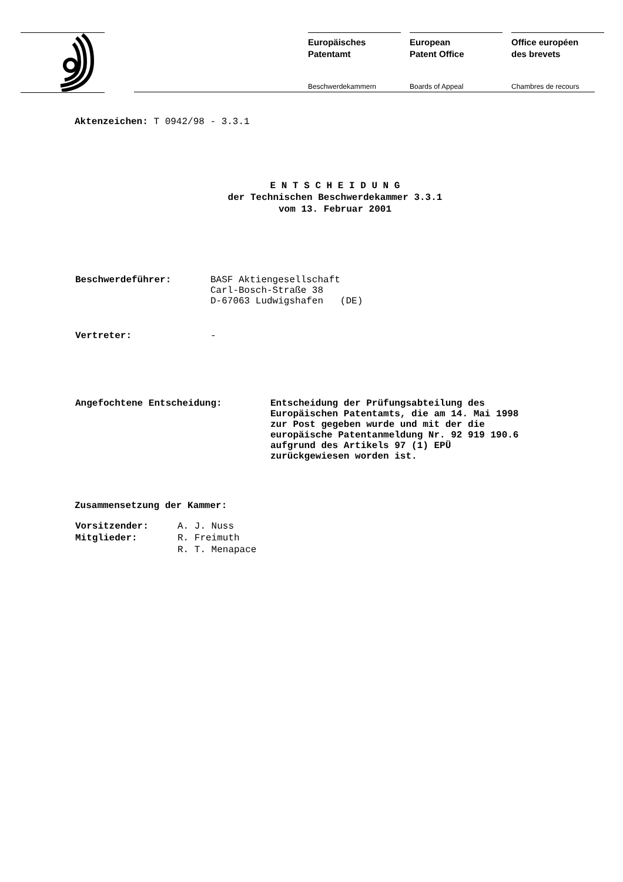Europäisches
Patentamt
Beschwerdekammern
European
Patent Office
Boards of Appeal
Office européen
des brevets
Chambres de recours
Aktenzeichen: T 0942/98 - 3.3.1
E N T S C H E I D U N G
der Technischen Beschwerdekammer 3.3.1
vom 13. Februar 2001
| Beschwerdeführer: | BASF Aktiengesellschaft Carl-Bosch-Straße 38 D-67063 Ludwigshafen (DE) |
| Vertreter: | - |
| Angefochtene Entscheidung: | Entscheidung der Prüfungsabteilung des Europäischen Patentamts, die am 14. Mai 1998 zur Post gegeben wurde und mit der die europäische Patentanmeldung Nr. 92 919 190.6 aufgrund des Artikels 97 (1) EPÜ zurückgewiesen worden ist. |
Zusammensetzung der Kammer:
| Vorsitzender: | A. J. Nuss |
| Mitglieder: | R. Freimuth |
| | R. T. Menapace |